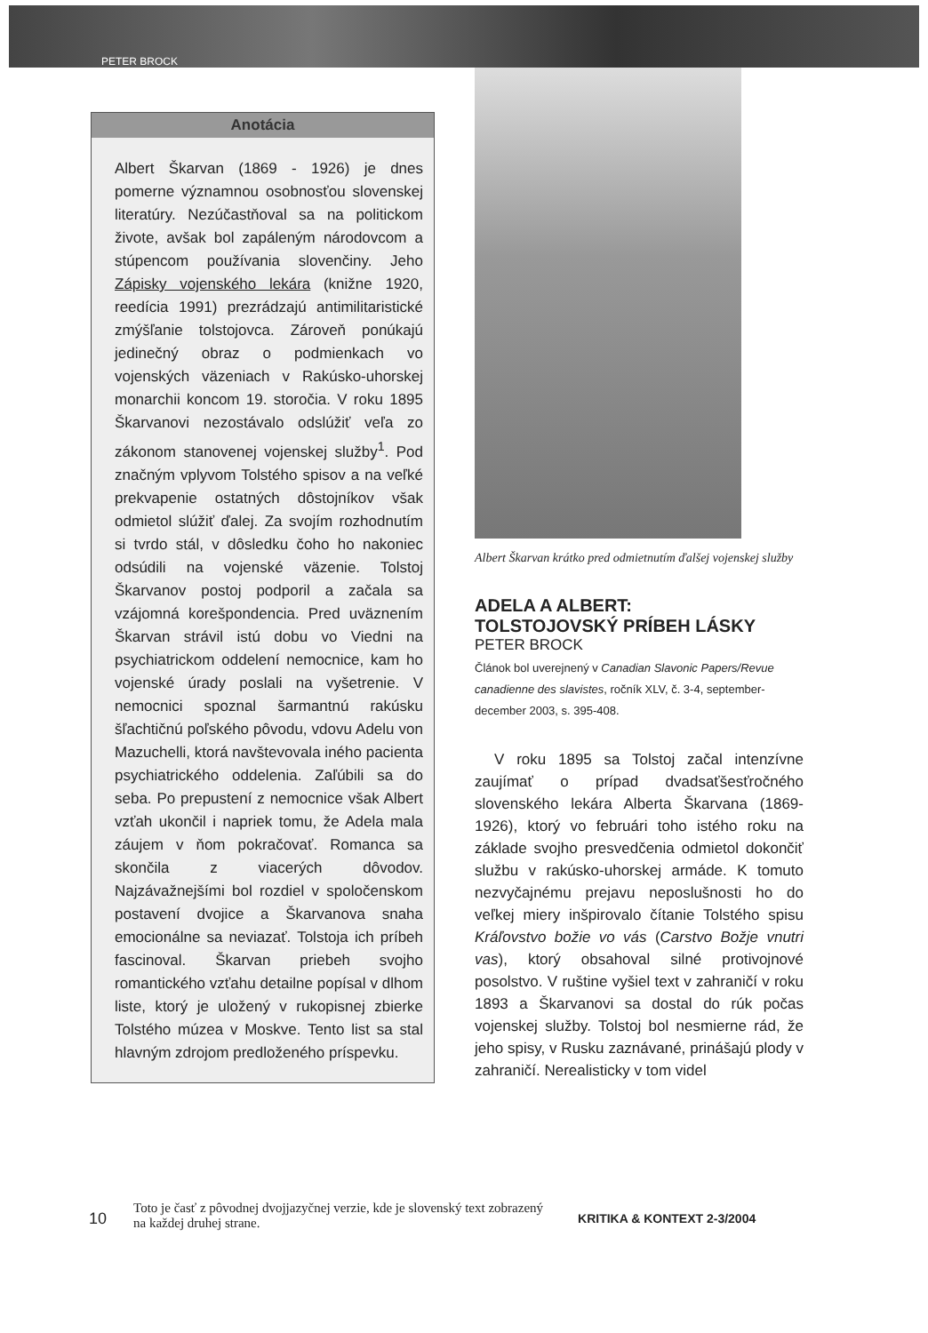PETER BROCK
Anotácia
Albert Škarvan (1869 - 1926) je dnes pomerne významnou osobnosťou slovenskej literatúry. Nezúčastňoval sa na politickom živote, avšak bol zapáleným národovcom a stúpencom používania slovenčiny. Jeho Zápisky vojenského lekára (knižne 1920, reedícia 1991) prezrádzajú antimilitaristické zmýšľanie tolstojovca. Zároveň ponúkajú jedinečný obraz o podmienkach vo vojenských väzeniach v Rakúsko-uhorskej monarchii koncom 19. storočia. V roku 1895 Škarvanovi nezostávalo odslúžiť veľa zo zákonom stanovenej vojenskej služby<sup>1</sup>. Pod značným vplyvom Tolstého spisov a na veľké prekvapenie ostatných dôstojníkov však odmietol slúžiť ďalej. Za svojím rozhodnutím si tvrdo stál, v dôsledku čoho ho nakoniec odsúdili na vojenské väzenie. Tolstoj Škarvanov postoj podporil a začala sa vzájomná korešpondencia. Pred uväznením Škarvan strávil istú dobu vo Viedni na psychiatrickom oddelení nemocnice, kam ho vojenské úrady poslali na vyšetrenie. V nemocnici spoznal šarmantnú rakúsku šľachtičnú poľského pôvodu, vdovu Adelu von Mazuchelli, ktorá navštevovala iného pacienta psychiatrického oddelenia. Zaľúbili sa do seba. Po prepustení z nemocnice však Albert vzťah ukončil i napriek tomu, že Adela mala záujem v ňom pokračovať. Romanca sa skončila z viacerých dôvodov. Najzávažnejšími bol rozdiel v spoločenskom postavení dvojice a Škarvanova snaha emocionálne sa neviazať. Tolstoja ich príbeh fascinoval. Škarvan priebeh svojho romantického vzťahu detailne popísal v dlhom liste, ktorý je uložený v rukopisnej zbierke Tolstého múzea v Moskve. Tento list sa stal hlavným zdrojom predloženého príspevku.
Albert Škarvan krátko pred odmietnutím ďalšej vojenskej služby
ADELA A ALBERT:
TOLSTOJOVSKÝ PRÍBEH LÁSKY
PETER BROCK
Článok bol uverejnený v Canadian Slavonic Papers/Revue canadienne des slavistes, ročník XLV, č. 3-4, september-december 2003, s. 395-408.
V roku 1895 sa Tolstoj začal intenzívne zaujímať o prípad dvadsaťšesťročného slovenského lekára Alberta Škarvana (1869-1926), ktorý vo februári toho istého roku na základe svojho presvedčenia odmietol dokončiť službu v rakúsko-uhorskej armáde. K tomuto nezvyčajnému prejavu neposlušnosti ho do veľkej miery inšpirovalo čítanie Tolstého spisu Kráľovstvo božie vo vás (Carstvo Božje vnutri vas), ktorý obsahoval silné protivojnové posolstvo. V ruštine vyšiel text v zahraničí v roku 1893 a Škarvanovi sa dostal do rúk počas vojenskej služby. Tolstoj bol nesmierne rád, že jeho spisy, v Rusku zaznávané, prinášajú plody v zahraničí. Nerealisticky v tom videl
10 Toto je časť z pôvodnej dvojjazyčnej verzie, kde je slovenský text zobrazený na každej druhej strane. KRITIKA & KONTEXT 2-3/2004